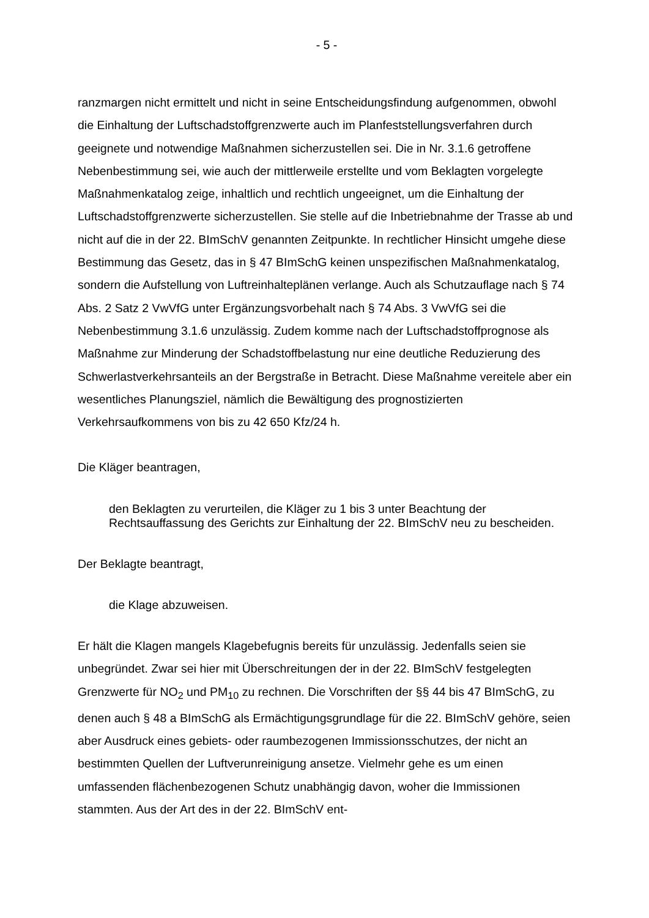- 5 -
ranzmargen nicht ermittelt und nicht in seine Entscheidungsfindung aufgenommen, obwohl die Einhaltung der Luftschadstoffgrenzwerte auch im Planfeststellungsver­fahren durch geeignete und notwendige Maßnahmen sicherzustellen sei. Die in Nr. 3.1.6 getroffene Nebenbestimmung sei, wie auch der mittlerweile erstellte und vom Beklagten vorgelegte Maßnahmenkatalog zeige, inhaltlich und rechtlich unge­eignet, um die Einhaltung der Luftschadstoffgrenzwerte sicherzustellen. Sie stelle auf die Inbetriebnahme der Trasse ab und nicht auf die in der 22. BImSchV genannten Zeitpunkte. In rechtlicher Hinsicht umgehe diese Bestimmung das Gesetz, das in § 47 BImSchG keinen unspezifischen Maßnahmenkatalog, sondern die Aufstellung von Luftreinhalteplänen verlange. Auch als Schutzauflage nach § 74 Abs. 2 Satz 2 VwVfG unter Ergänzungsvorbehalt nach § 74 Abs. 3 VwVfG sei die Nebenbestim­mung 3.1.6 unzulässig. Zudem komme nach der Luftschadstoffprognose als Maß­nahme zur Minderung der Schadstoffbelastung nur eine deutliche Reduzierung des Schwerlastverkehrsanteils an der Bergstraße in Betracht. Diese Maßnahme vereitele aber ein wesentliches Planungsziel, nämlich die Bewältigung des prognostizierten Verkehrsaufkommens von bis zu 42 650 Kfz/24 h.
Die Kläger beantragen,
den Beklagten zu verurteilen, die Kläger zu 1 bis 3 unter Beachtung der Rechtsauffassung des Gerichts zur Einhaltung der 22. BImSchV neu zu be­scheiden.
Der Beklagte beantragt,
die Klage abzuweisen.
Er hält die Klagen mangels Klagebefugnis bereits für unzulässig. Jedenfalls seien sie unbegründet. Zwar sei hier mit Überschreitungen der in der 22. BImSchV festgeleg­ten Grenzwerte für NO<sub>2</sub> und PM<sub>10</sub> zu rechnen. Die Vorschriften der §§ 44 bis 47 BImSchG, zu denen auch § 48 a BImSchG als Ermächtigungsgrundlage für die 22. BImSchV gehöre, seien aber Ausdruck eines gebiets- oder raumbezogenen Im­missionsschutzes, der nicht an bestimmten Quellen der Luftverunreinigung ansetze. Vielmehr gehe es um einen umfassenden flächenbezogenen Schutz unabhängig davon, woher die Immissionen stammten. Aus der Art des in der 22. BImSchV ent-